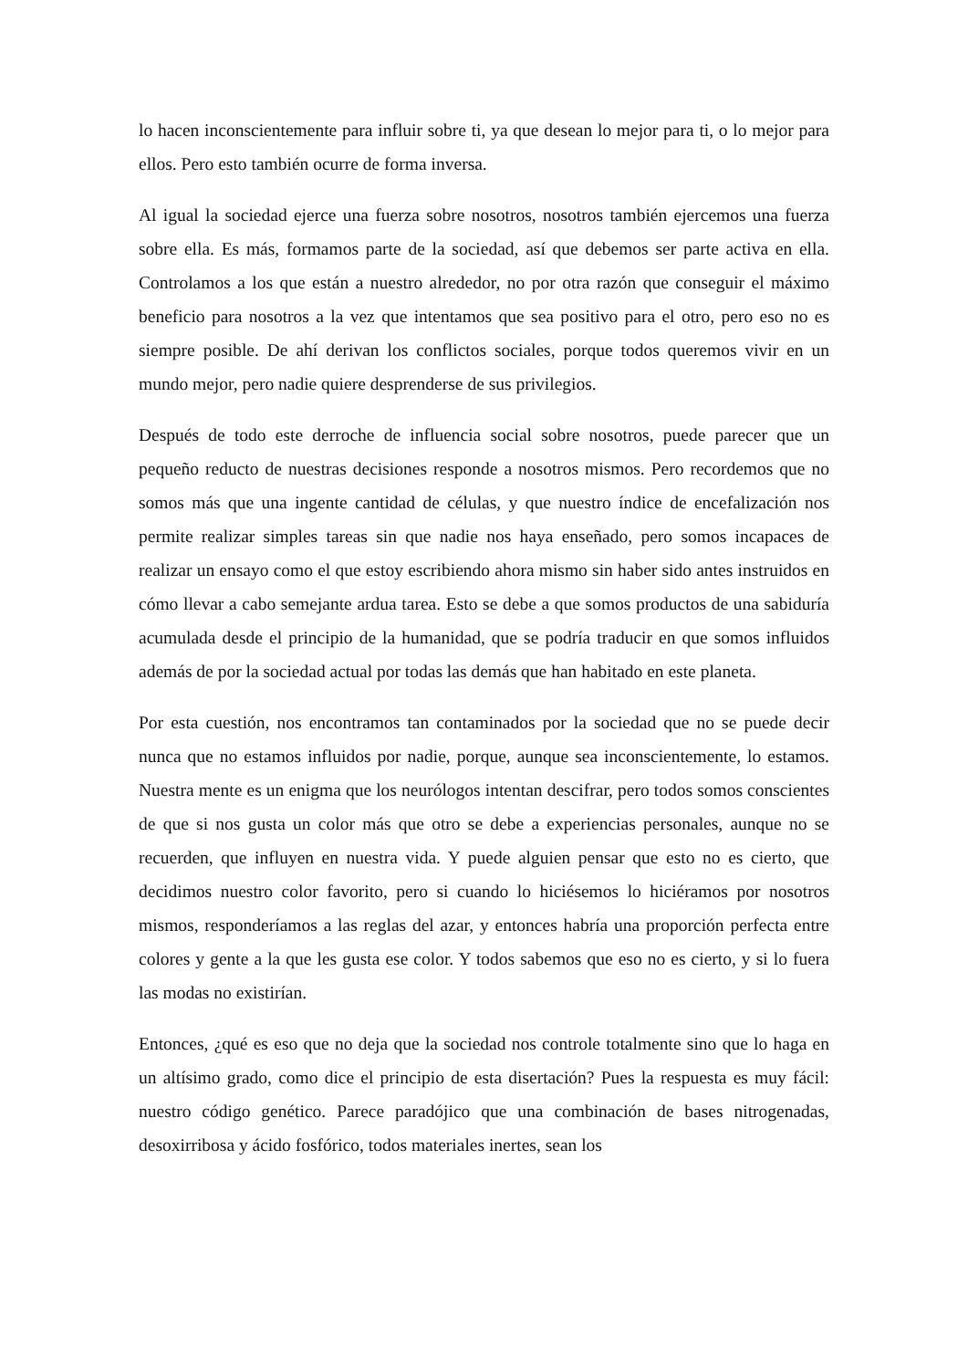lo hacen inconscientemente para influir sobre ti, ya que desean lo mejor para ti, o lo mejor para ellos. Pero esto también ocurre de forma inversa.
Al igual la sociedad ejerce una fuerza sobre nosotros, nosotros también ejercemos una fuerza sobre ella. Es más, formamos parte de la sociedad, así que debemos ser parte activa en ella. Controlamos a los que están a nuestro alrededor, no por otra razón que conseguir el máximo beneficio para nosotros a la vez que intentamos que sea positivo para el otro, pero eso no es siempre posible. De ahí derivan los conflictos sociales, porque todos queremos vivir en un mundo mejor, pero nadie quiere desprenderse de sus privilegios.
Después de todo este derroche de influencia social sobre nosotros, puede parecer que un pequeño reducto de nuestras decisiones responde a nosotros mismos. Pero recordemos que no somos más que una ingente cantidad de células, y que nuestro índice de encefalización nos permite realizar simples tareas sin que nadie nos haya enseñado, pero somos incapaces de realizar un ensayo como el que estoy escribiendo ahora mismo sin haber sido antes instruidos en cómo llevar a cabo semejante ardua tarea. Esto se debe a que somos productos de una sabiduría acumulada desde el principio de la humanidad, que se podría traducir en que somos influidos además de por la sociedad actual por todas las demás que han habitado en este planeta.
Por esta cuestión, nos encontramos tan contaminados por la sociedad que no se puede decir nunca que no estamos influidos por nadie, porque, aunque sea inconscientemente, lo estamos. Nuestra mente es un enigma que los neurólogos intentan descifrar, pero todos somos conscientes de que si nos gusta un color más que otro se debe a experiencias personales, aunque no se recuerden, que influyen en nuestra vida. Y puede alguien pensar que esto no es cierto, que decidimos nuestro color favorito, pero si cuando lo hiciésemos lo hiciéramos por nosotros mismos, responderíamos a las reglas del azar, y entonces habría una proporción perfecta entre colores y gente a la que les gusta ese color. Y todos sabemos que eso no es cierto, y si lo fuera las modas no existirían.
Entonces, ¿qué es eso que no deja que la sociedad nos controle totalmente sino que lo haga en un altísimo grado, como dice el principio de esta disertación? Pues la respuesta es muy fácil: nuestro código genético. Parece paradójico que una combinación de bases nitrogenadas, desoxirribosa y ácido fosfórico, todos materiales inertes, sean los